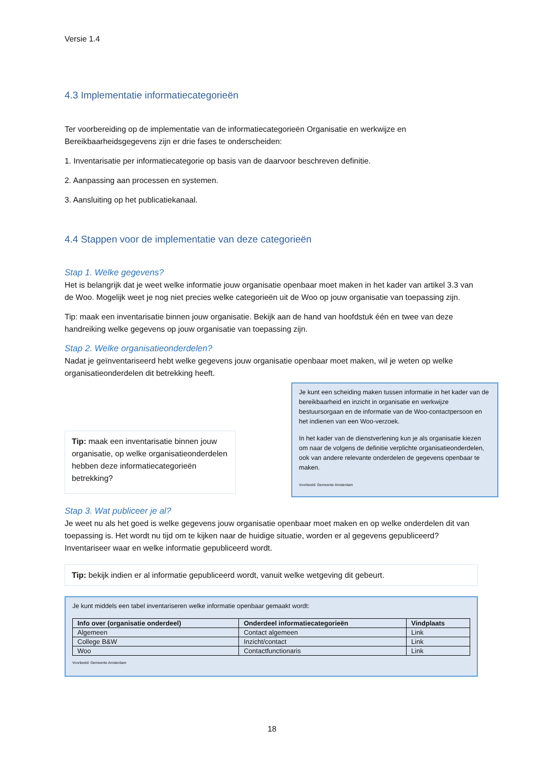Versie 1.4
4.3 Implementatie informatiecategorieën
Ter voorbereiding op de implementatie van de informatiecategorieën Organisatie en werkwijze en Bereikbaarheidsgegevens zijn er drie fases te onderscheiden:
1. Inventarisatie per informatiecategorie op basis van de daarvoor beschreven definitie.
2. Aanpassing aan processen en systemen.
3. Aansluiting op het publicatiekanaal.
4.4 Stappen voor de implementatie van deze categorieën
Stap 1. Welke gegevens?
Het is belangrijk dat je weet welke informatie jouw organisatie openbaar moet maken in het kader van artikel 3.3 van de Woo. Mogelijk weet je nog niet precies welke categorieën uit de Woo op jouw organisatie van toepassing zijn.
Tip: maak een inventarisatie binnen jouw organisatie. Bekijk aan de hand van hoofdstuk één en twee van deze handreiking welke gegevens op jouw organisatie van toepassing zijn.
Stap 2. Welke organisatieonderdelen?
Nadat je geïnventariseerd hebt welke gegevens jouw organisatie openbaar moet maken, wil je weten op welke organisatieonderdelen dit betrekking heeft.
Tip: maak een inventarisatie binnen jouw organisatie, op welke organisatieonderdelen hebben deze informatiecategorieën betrekking?
Je kunt een scheiding maken tussen informatie in het kader van de bereikbaarheid en inzicht in organisatie en werkwijze bestuursorgaan en de informatie van de Woo-contactpersoon en het indienen van een Woo-verzoek.
In het kader van de dienstverlening kun je als organisatie kiezen om naar de volgens de definitie verplichte organisatieonderdelen, ook van andere relevante onderdelen de gegevens openbaar te maken.
Voorbeeld: Gemeente Amsterdam
Stap 3. Wat publiceer je al?
Je weet nu als het goed is welke gegevens jouw organisatie openbaar moet maken en op welke onderdelen dit van toepassing is. Het wordt nu tijd om te kijken naar de huidige situatie, worden er al gegevens gepubliceerd? Inventariseer waar en welke informatie gepubliceerd wordt.
Tip: bekijk indien er al informatie gepubliceerd wordt, vanuit welke wetgeving dit gebeurt.
Je kunt middels een tabel inventariseren welke informatie openbaar gemaakt wordt:
| Info over (organisatie onderdeel) | Onderdeel informatiecategorieën | Vindplaats |
| --- | --- | --- |
| Algemeen | Contact algemeen | Link |
| College B&W | Inzicht/contact | Link |
| Woo | Contactfunctionaris | Link |
Voorbeeld: Gemeente Amsterdam
18